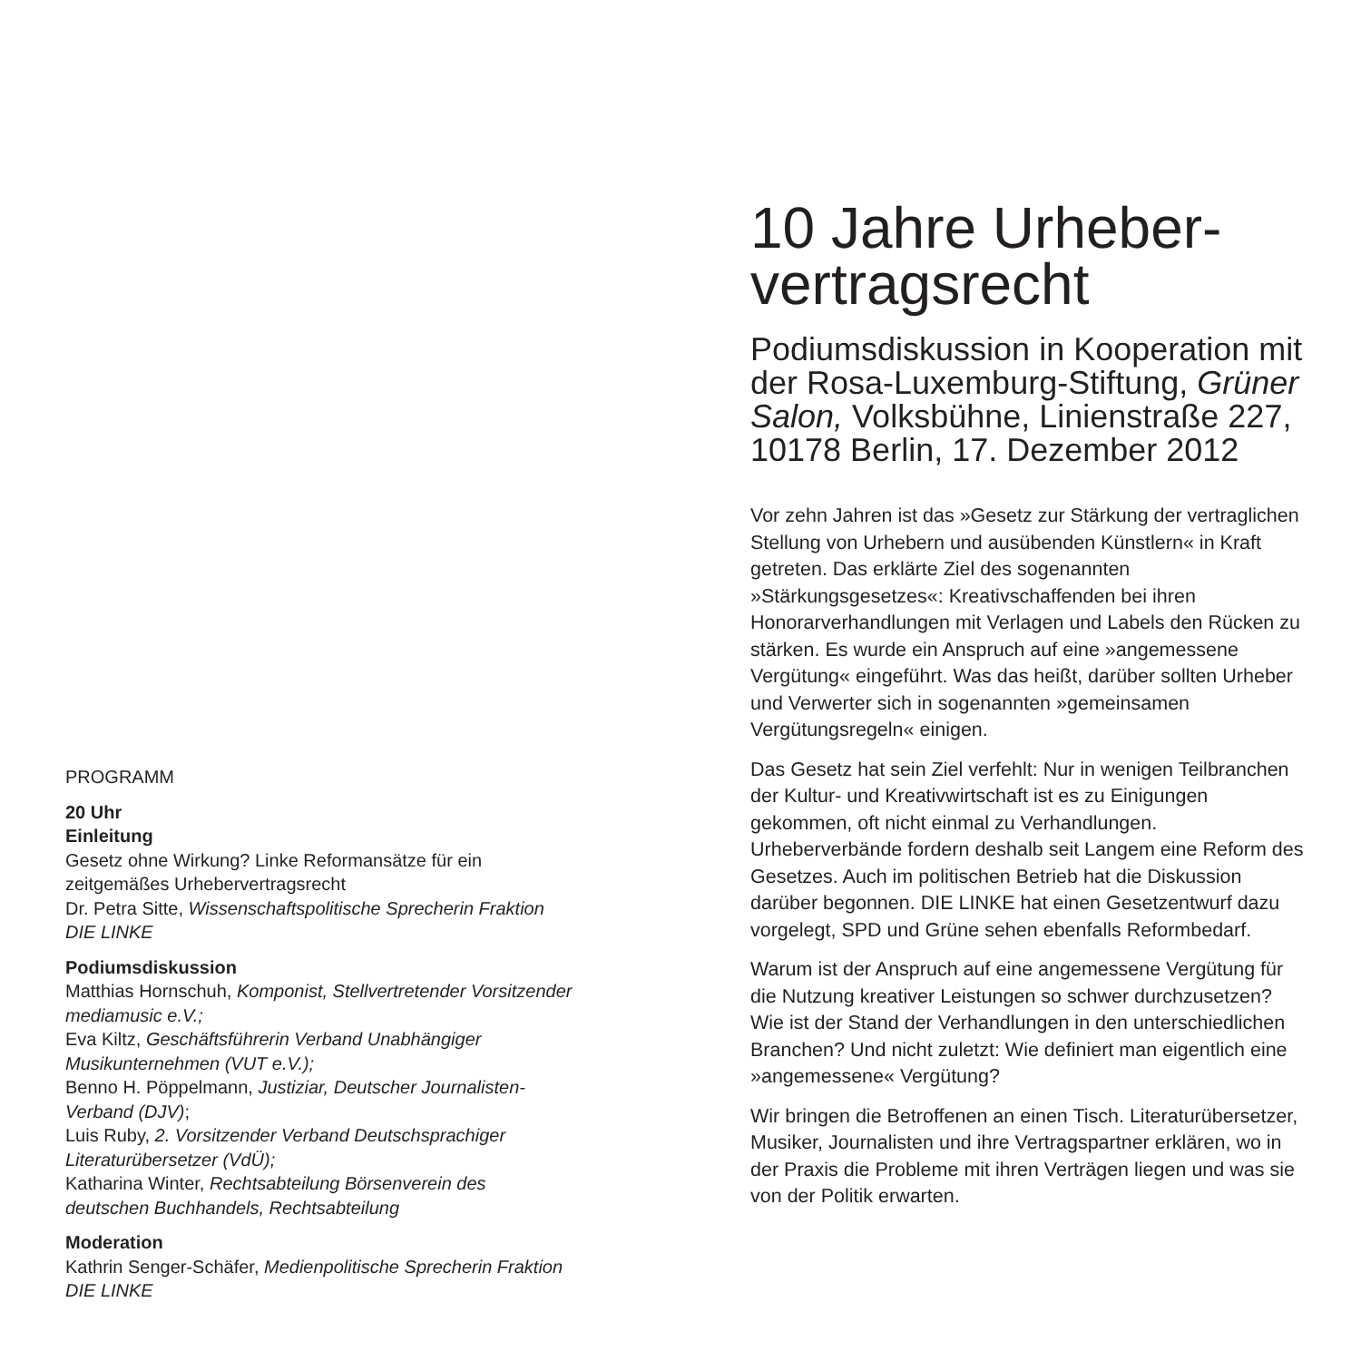PROGRAMM
20 Uhr
Einleitung
Gesetz ohne Wirkung? Linke Reformansätze für ein zeitgemäßes Urhebervertragsrecht
Dr. Petra Sitte, Wissenschaftspolitische Sprecherin Fraktion DIE LINKE
Podiumsdiskussion
Matthias Hornschuh, Komponist, Stellvertretender Vorsitzender mediamusic e.V.;
Eva Kiltz, Geschäftsführerin Verband Unabhängiger Musikunternehmen (VUT e.V.);
Benno H. Pöppelmann, Justiziar, Deutscher Journalisten-Verband (DJV);
Luis Ruby, 2. Vorsitzender Verband Deutschsprachiger Literaturübersetzer (VdÜ);
Katharina Winter, Rechtsabteilung Börsenverein des deutschen Buchhandels, Rechtsabteilung
Moderation
Kathrin Senger-Schäfer, Medienpolitische Sprecherin Fraktion DIE LINKE
10 Jahre Urheber-
vertragsrecht
Podiumsdiskussion in Kooperation mit der Rosa-Luxemburg-Stiftung, Grüner Salon, Volksbühne, Linienstraße 227, 10178 Berlin, 17. Dezember 2012
Vor zehn Jahren ist das »Gesetz zur Stärkung der vertraglichen Stellung von Urhebern und ausübenden Künstlern« in Kraft getreten. Das erklärte Ziel des sogenannten »Stärkungsgesetzes«: Kreativschaffenden bei ihren Honorarverhandlungen mit Verlagen und Labels den Rücken zu stärken. Es wurde ein Anspruch auf eine »angemessene Vergütung« eingeführt. Was das heißt, darüber sollten Urheber und Verwerter sich in sogenannten »gemeinsamen Vergütungsregeln« einigen.
Das Gesetz hat sein Ziel verfehlt: Nur in wenigen Teilbranchen der Kultur- und Kreativwirtschaft ist es zu Einigungen gekommen, oft nicht einmal zu Verhandlungen. Urheberverbände fordern deshalb seit Langem eine Reform des Gesetzes. Auch im politischen Betrieb hat die Diskussion darüber begonnen. DIE LINKE hat einen Gesetzentwurf dazu vorgelegt, SPD und Grüne sehen ebenfalls Reformbedarf.
Warum ist der Anspruch auf eine angemessene Vergütung für die Nutzung kreativer Leistungen so schwer durchzusetzen? Wie ist der Stand der Verhandlungen in den unterschiedlichen Branchen? Und nicht zuletzt: Wie definiert man eigentlich eine »angemessene« Vergütung?
Wir bringen die Betroffenen an einen Tisch. Literaturübersetzer, Musiker, Journalisten und ihre Vertragspartner erklären, wo in der Praxis die Probleme mit ihren Verträgen liegen und was sie von der Politik erwarten.